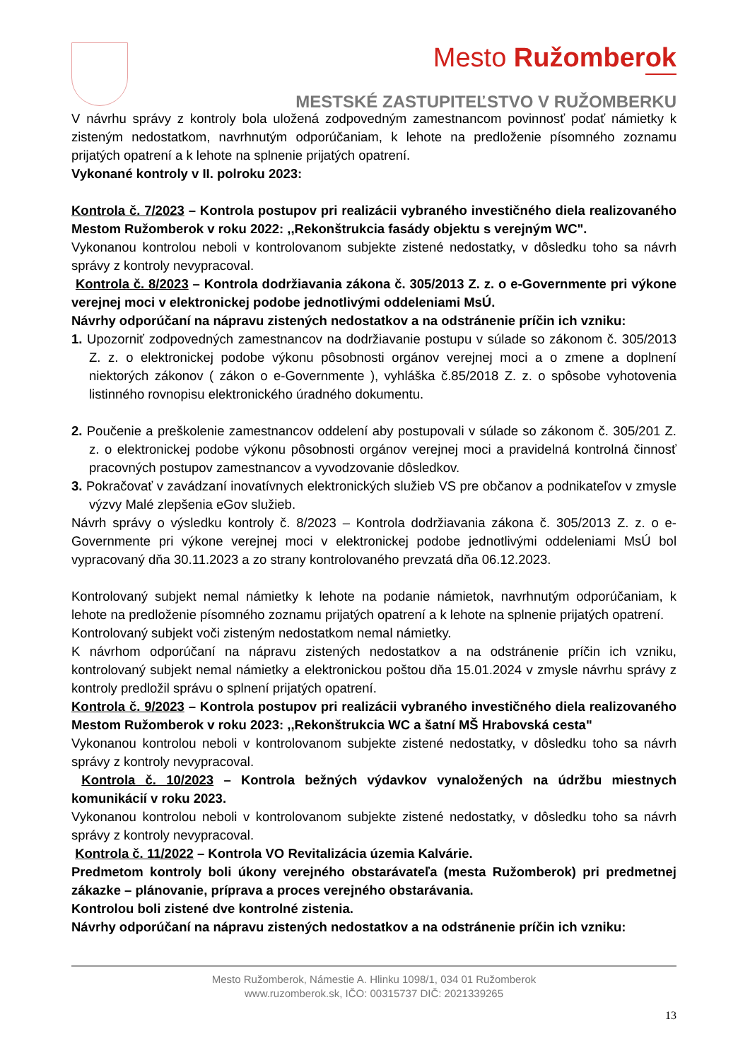Mesto Ružomberok
MESTSKÉ ZASTUPITEĽSTVO V RUŽOMBERKU
V návrhu správy z kontroly bola uložená zodpovedným zamestnancom povinnosť podať námietky k zisteným nedostatkom, navrhnutým odporúčaniam, k lehote na predloženie písomného zoznamu prijatých opatrení a k lehote na splnenie prijatých opatrení.
Vykonané kontroly v II. polroku 2023:
Kontrola č. 7/2023 – Kontrola postupov pri realizácii vybraného investičného diela realizovaného Mestom Ružomberok v roku 2022: ,,Rekonštrukcia fasády objektu s verejným WC".
Vykonanou kontrolou neboli v kontrolovanom subjekte zistené nedostatky, v dôsledku toho sa návrh správy z kontroly nevypracoval.
Kontrola č. 8/2023 – Kontrola dodržiavania zákona č. 305/2013 Z. z. o e-Governmente pri výkone verejnej moci v elektronickej podobe jednotlivými oddeleniami MsÚ.
Návrhy odporúčaní na nápravu zistených nedostatkov a na odstránenie príčin ich vzniku:
1. Upozorniť zodpovedných zamestnancov na dodržiavanie postupu v súlade so zákonom č. 305/2013 Z. z. o elektronickej podobe výkonu pôsobnosti orgánov verejnej moci a o zmene a doplnení niektorých zákonov ( zákon o e-Governmente ), vyhláška č.85/2018 Z. z. o spôsobe vyhotovenia listinného rovnopisu elektronického úradného dokumentu.
2. Poučenie a preškolenie zamestnancov oddelení aby postupovali v súlade so zákonom č. 305/201 Z. z. o elektronickej podobe výkonu pôsobnosti orgánov verejnej moci a pravidelná kontrolná činnosť pracovných postupov zamestnancov a vyvodzovanie dôsledkov.
3. Pokračovať v zavádzaní inovatívnych elektronických služieb VS pre občanov a podnikateľov v zmysle výzvy Malé zlepšenia eGov služieb.
Návrh správy o výsledku kontroly č. 8/2023 – Kontrola dodržiavania zákona č. 305/2013 Z. z. o e-Governmente pri výkone verejnej moci v elektronickej podobe jednotlivými oddeleniami MsÚ bol vypracovaný dňa 30.11.2023 a zo strany kontrolovaného prevzatá dňa 06.12.2023.
Kontrolovaný subjekt nemal námietky k lehote na podanie námietok, navrhnutým odporúčaniam, k lehote na predloženie písomného zoznamu prijatých opatrení a k lehote na splnenie prijatých opatrení.
Kontrolovaný subjekt voči zisteným nedostatkom nemal námietky.
K návrhom odporúčaní na nápravu zistených nedostatkov a na odstránenie príčin ich vzniku, kontrolovaný subjekt nemal námietky a elektronickou poštou dňa 15.01.2024 v zmysle návrhu správy z kontroly predložil správu o splnení prijatých opatrení.
Kontrola č. 9/2023 – Kontrola postupov pri realizácii vybraného investičného diela realizovaného Mestom Ružomberok v roku 2023: ,,Rekonštrukcia WC a šatní MŠ Hrabovská cesta"
Vykonanou kontrolou neboli v kontrolovanom subjekte zistené nedostatky, v dôsledku toho sa návrh správy z kontroly nevypracoval.
Kontrola č. 10/2023 – Kontrola bežných výdavkov vynaložených na údržbu miestnych komunikácií v roku 2023.
Vykonanou kontrolou neboli v kontrolovanom subjekte zistené nedostatky, v dôsledku toho sa návrh správy z kontroly nevypracoval.
Kontrola č. 11/2022 – Kontrola VO Revitalizácia územia Kalvárie.
Predmetom kontroly boli úkony verejného obstarávateľa (mesta Ružomberok) pri predmetnej zákazke – plánovanie, príprava a proces verejného obstarávania.
Kontrolou boli zistené dve kontrolné zistenia.
Návrhy odporúčaní na nápravu zistených nedostatkov a na odstránenie príčin ich vzniku:
Mesto Ružomberok, Námestie A. Hlinku 1098/1, 034 01 Ružomberok
www.ruzomberok.sk, IČO: 00315737 DIČ: 2021339265
13